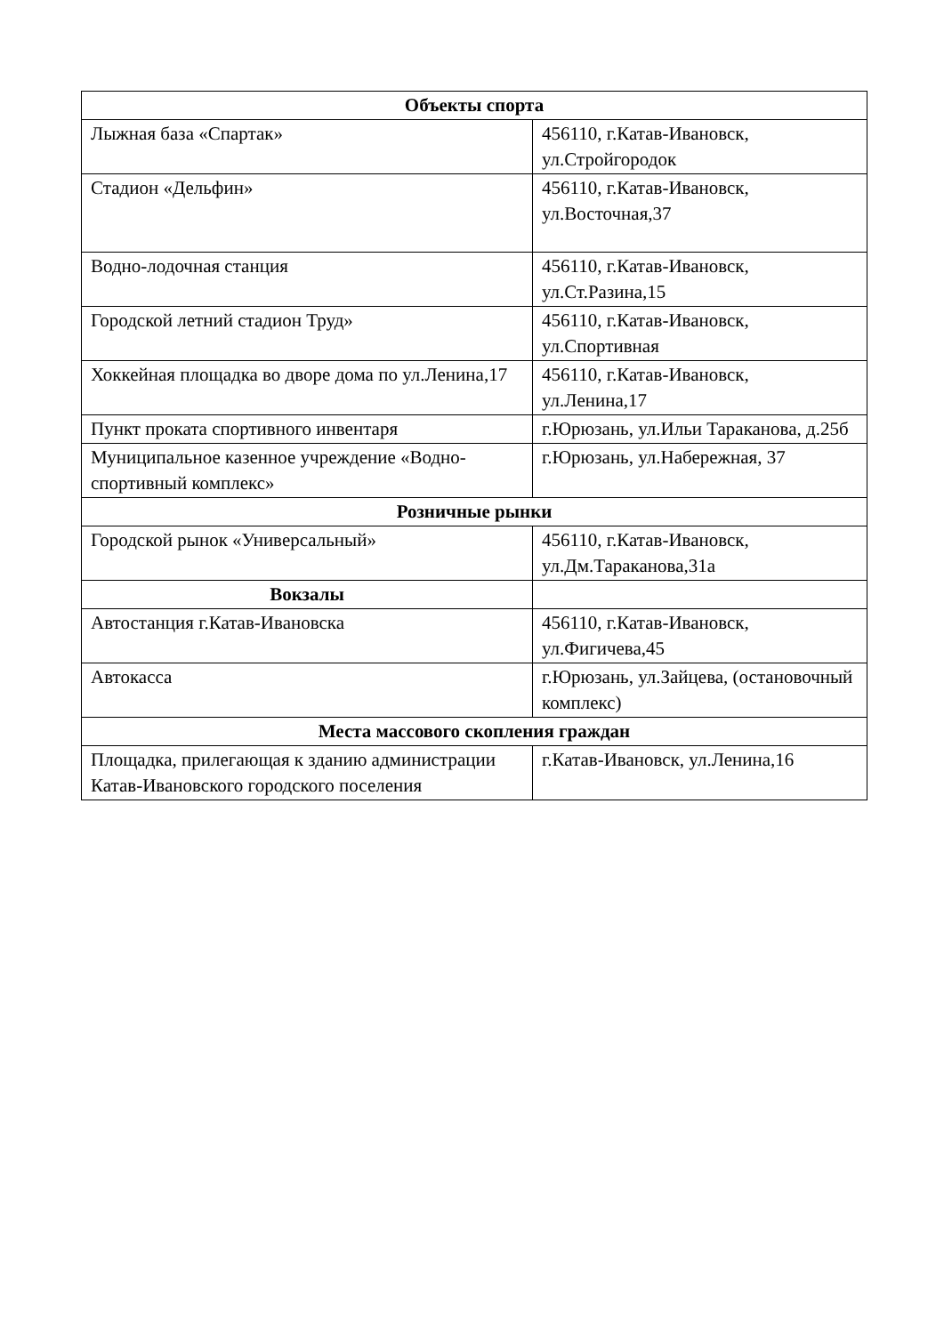| Объекты спорта | |
| Лыжная база «Спартак» | 456110, г.Катав-Ивановск, ул.Стройгородок |
| Стадион «Дельфин» | 456110, г.Катав-Ивановск, ул.Восточная,37 |
| Водно-лодочная станция | 456110, г.Катав-Ивановск, ул.Ст.Разина,15 |
| Городской летний стадион Труд» | 456110, г.Катав-Ивановск, ул.Спортивная |
| Хоккейная площадка во дворе дома по ул.Ленина,17 | 456110, г.Катав-Ивановск, ул.Ленина,17 |
| Пункт проката спортивного инвентаря | г.Юрюзань, ул.Ильи Тараканова, д.25б |
| Муниципальное казенное учреждение «Водно-спортивный комплекс» | г.Юрюзань, ул.Набережная, 37 |
| Розничные рынки | |
| Городской рынок «Универсальный» | 456110, г.Катав-Ивановск, ул.Дм.Тараканова,31а |
| Вокзалы | |
| Автостанция г.Катав-Ивановска | 456110, г.Катав-Ивановск, ул.Фигичева,45 |
| Автокасса | г.Юрюзань, ул.Зайцева, (остановочный комплекс) |
| Места массового скопления граждан | |
| Площадка, прилегающая к зданию администрации Катав-Ивановского городского поселения | г.Катав-Ивановск, ул.Ленина,16 |